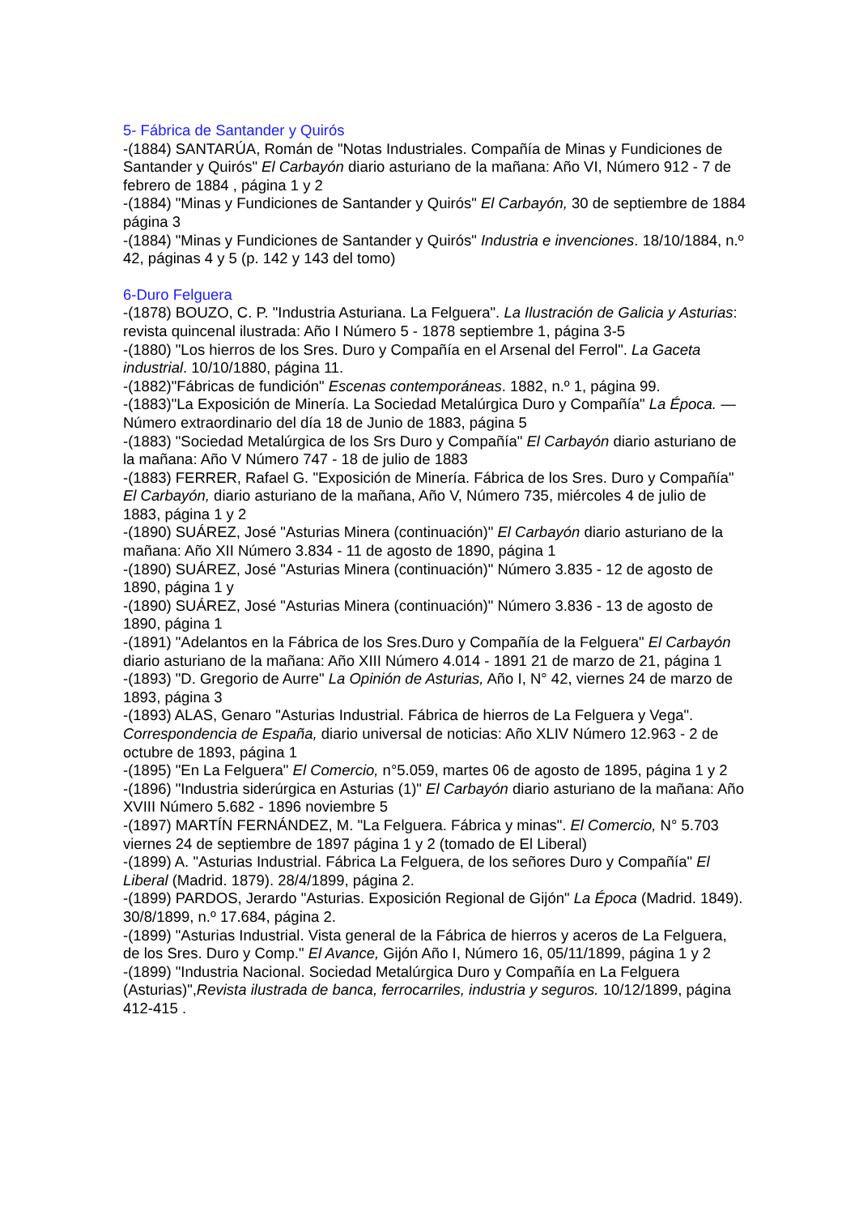5- Fábrica de Santander y Quirós
-(1884) SANTARÚA, Román de "Notas Industriales. Compañía de Minas y Fundiciones de Santander y Quirós" El Carbayón diario asturiano de la mañana: Año VI, Número 912 - 7 de febrero de 1884 , página 1 y 2
-(1884) "Minas y Fundiciones de Santander y Quirós" El Carbayón, 30 de septiembre de 1884 página 3
-(1884) "Minas y Fundiciones de Santander y Quirós" Industria e invenciones. 18/10/1884, n.º 42, páginas 4 y 5 (p. 142 y 143 del tomo)
6-Duro Felguera
-(1878) BOUZO, C. P. "Industria Asturiana. La Felguera". La Ilustración de Galicia y Asturias: revista quincenal ilustrada: Año I Número 5 - 1878 septiembre 1, página 3-5
-(1880) "Los hierros de los Sres. Duro y Compañía en el Arsenal del Ferrol". La Gaceta industrial. 10/10/1880, página 11.
-(1882)"Fábricas de fundición" Escenas contemporáneas. 1882, n.º 1, página 99.
-(1883)"La Exposición de Minería. La Sociedad Metalúrgica Duro y Compañía" La Época. — Número extraordinario del día 18 de Junio de 1883, página 5
-(1883) "Sociedad Metalúrgica de los Srs Duro y Compañía" El Carbayón diario asturiano de la mañana: Año V Número 747 - 18 de julio de 1883
-(1883) FERRER, Rafael G. "Exposición de Minería. Fábrica de los Sres. Duro y Compañía" El Carbayón, diario asturiano de la mañana, Año V, Número 735, miércoles 4 de julio de 1883, página 1 y 2
-(1890) SUÁREZ, José "Asturias Minera (continuación)" El Carbayón diario asturiano de la mañana: Año XII Número 3.834 - 11 de agosto de 1890, página 1
-(1890) SUÁREZ, José "Asturias Minera (continuación)" Número 3.835 - 12 de agosto de 1890, página 1 y
-(1890) SUÁREZ, José "Asturias Minera (continuación)" Número 3.836 - 13 de agosto de 1890, página 1
-(1891) "Adelantos en la Fábrica de los Sres.Duro y Compañía de la Felguera" El Carbayón diario asturiano de la mañana: Año XIII Número 4.014 - 1891 21 de marzo de 21, página 1
-(1893) "D. Gregorio de Aurre" La Opinión de Asturias, Año I, N° 42, viernes 24 de marzo de 1893, página 3
-(1893) ALAS, Genaro "Asturias Industrial. Fábrica de hierros de La Felguera y Vega". Correspondencia de España, diario universal de noticias: Año XLIV Número 12.963 - 2 de octubre de 1893, página 1
-(1895) "En La Felguera" El Comercio, n°5.059, martes 06 de agosto de 1895, página 1 y 2
-(1896) "Industria siderúrgica en Asturias (1)" El Carbayón diario asturiano de la mañana: Año XVIII Número 5.682 - 1896 noviembre 5
-(1897) MARTÍN FERNÁNDEZ, M. "La Felguera. Fábrica y minas". El Comercio, N° 5.703 viernes 24 de septiembre de 1897 página 1 y 2 (tomado de El Liberal)
-(1899) A. "Asturias Industrial. Fábrica La Felguera, de los señores Duro y Compañía" El Liberal (Madrid. 1879). 28/4/1899, página 2.
-(1899) PARDOS, Jerardo "Asturias. Exposición Regional de Gijón" La Época (Madrid. 1849). 30/8/1899, n.º 17.684, página 2.
-(1899) "Asturias Industrial. Vista general de la Fábrica de hierros y aceros de La Felguera, de los Sres. Duro y Comp." El Avance, Gijón Año I, Número 16, 05/11/1899, página 1 y 2
-(1899) "Industria Nacional. Sociedad Metalúrgica Duro y Compañía en La Felguera (Asturias)",Revista ilustrada de banca, ferrocarriles, industria y seguros. 10/12/1899, página 412-415 .